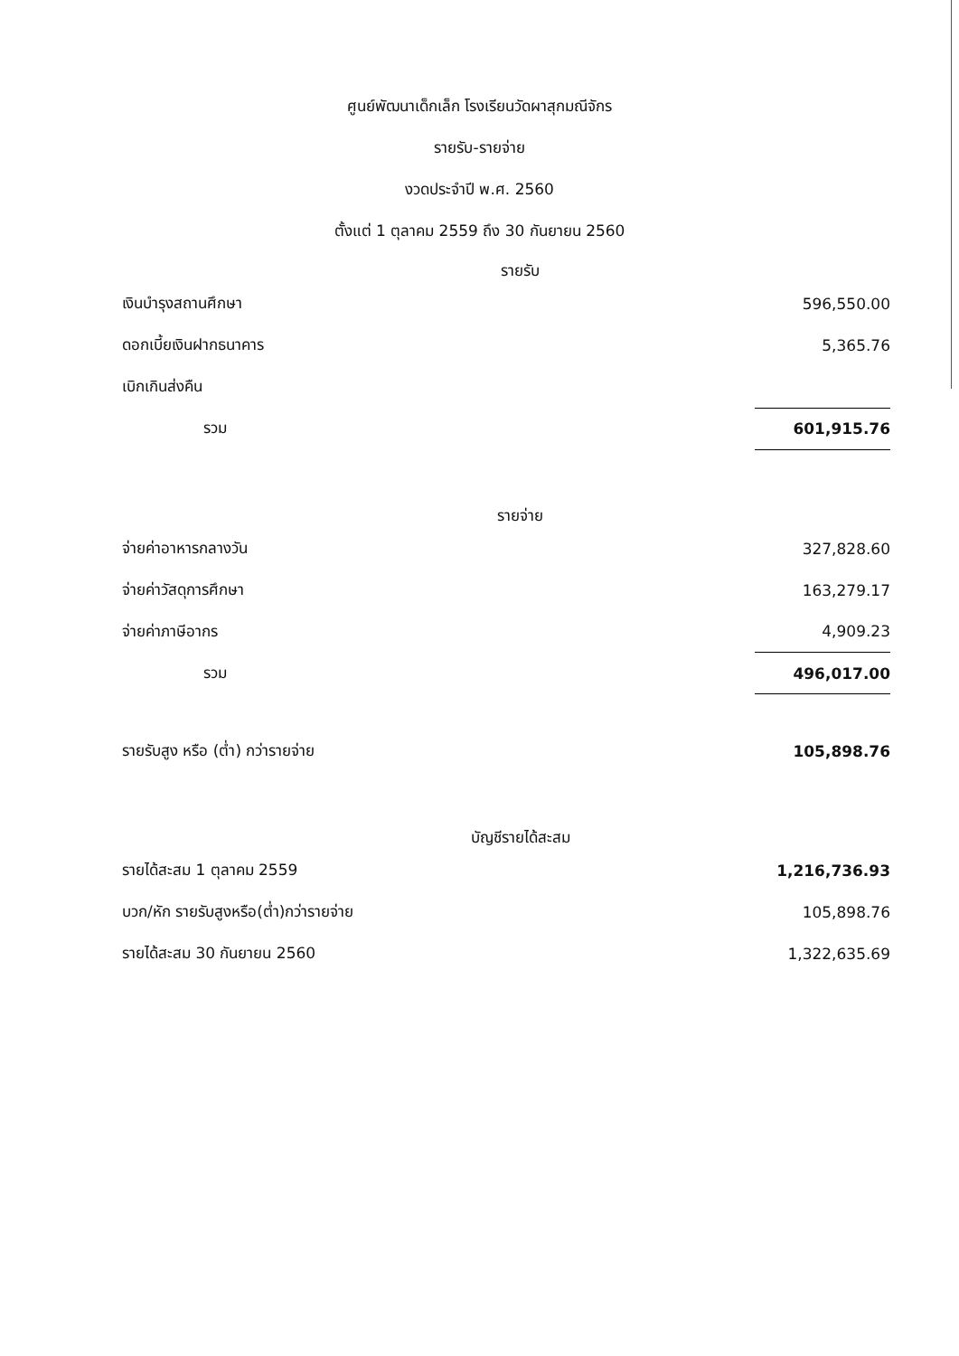ศูนย์พัฒนาเด็กเล็ก โรงเรียนวัดผาสุกมณีจักร
รายรับ-รายจ่าย
งวดประจำปี พ.ศ. 2560
ตั้งแต่ 1 ตุลาคม 2559 ถึง 30 กันยายน 2560
รายรับ
| เงินบำรุงสถานศึกษา | 596,550.00 |
| ดอกเบี้ยเงินฝากธนาคาร | 5,365.76 |
| เบิกเกินส่งคืน | |
| รวม | 601,915.76 |
รายจ่าย
| จ่ายค่าอาหารกลางวัน | 327,828.60 |
| จ่ายค่าวัสดุการศึกษา | 163,279.17 |
| จ่ายค่าภาษีอากร | 4,909.23 |
| รวม | 496,017.00 |
| รายรับสูง หรือ (ต่ำ) กว่ารายจ่าย | 105,898.76 |
บัญชีรายได้สะสม
| รายได้สะสม 1 ตุลาคม 2559 | 1,216,736.93 |
| บวก/หัก รายรับสูงหรือ(ต่ำ)กว่ารายจ่าย | 105,898.76 |
| รายได้สะสม 30 กันยายน 2560 | 1,322,635.69 |